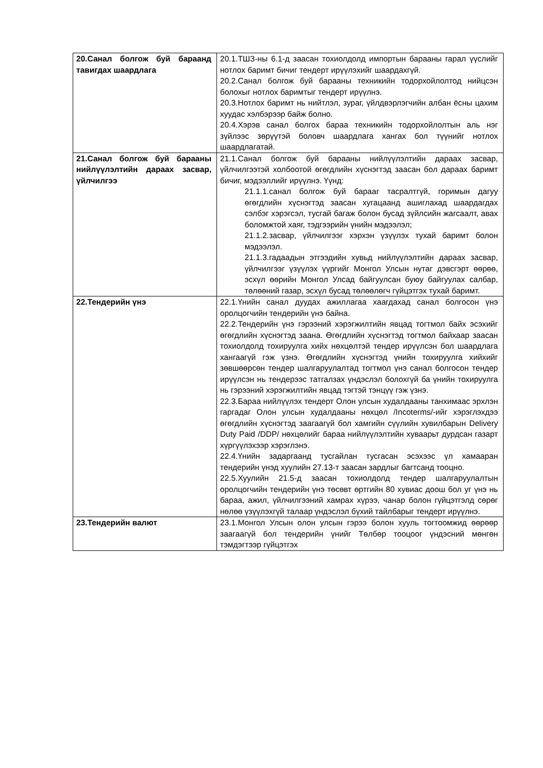| 20.Санал болгож буй бараанд тавигдах шаардлага | 20.1.ТШЗ-ны 6.1-д заасан тохиолдолд импортын барааны гарал үүслийг нотлох баримт бичиг тендерт ирүүлэхийг шаардахгүй. 20.2.Санал болгож буй барааны техникийн тодорхойлолтод нийцсэн болохыг нотлох баримтыг тендерт ирүүлнэ. 20.3.Нотлох баримт нь нийтлэл, зураг, үйлдвэрлэгчийн албан ёсны цахим хуудас хэлбэрээр байж болно. 20.4.Хэрэв санал болгох бараа техникийн тодорхойлолтын аль нэг зүйлээс зөрүүтэй боловч шаардлага хангах бол түүнийг нотлох шаардлагатай. |
| 21.Санал болгож буй барааны нийлүүлэлтийн дараах засвар, үйлчилгээ | 21.1.Санал болгож буй барааны нийлүүлэлтийн дараах засвар, үйлчилгээтэй холбоотой өгөгдлийн хүснэгтэд заасан бол дараах баримт бичиг, мэдээллийг ирүүлнэ. Үүнд: 21.1.1.санал болгож буй барааг тасралтгүй, горимын дагуу өгөгдлийн хүснэгтэд заасан хугацаанд ашиглахад шаардагдах сэлбэг хэрэгсэл, тусгай багаж болон бусад зүйлсийн жагсаалт, авах боломжтой хаяг, тэдгээрийн үнийн мэдээлэл; 21.1.2.засвар, үйлчилгээг хэрхэн үзүүлэх тухай баримт болон мэдээлэл. 21.1.3.гадаадын этгээдийн хувьд нийлүүлэлтийн дараах засвар, үйлчилгээг үзүүлэх үүргийг Монгол Улсын нутаг дэвсгэрт өөрөө, эсхүл өөрийн Монгол Улсад байгуулсан буюу байгуулах салбар, төлөөний газар, эсхүл бусад төлөөлөгч гүйцэтгэх тухай баримт. |
| 22.Тендерийн үнэ | 22.1.Үнийн санал дуудах ажиллагаа хаагдахад санал болгосон үнэ оролцогчийн тендерийн үнэ байна. 22.2.Тендерийн үнэ гэрээний хэрэгжилтийн явцад тогтмол байх эсэхийг өгөгдлийн хүснэгтэд заана. Өгөгдлийн хүснэгтэд тогтмол байхаар заасан тохиолдолд тохируулга хийх нөхцөлтэй тендер ирүүлсэн бол шаардлага хангаагүй гэж үзнэ. Өгөгдлийн хүснэгтэд үнийн тохируулга хийхийг зөвшөөрсөн тендер шалгаруулалтад тогтмол үнэ санал болгосон тендер ирүүлсэн нь тендерээс татгалзах үндэслэл болохгүй ба үнийн тохируулга нь гэрээний хэрэгжилтийн явцад тэгтэй тэнцүү гэж үзнэ. 22.3.Бараа нийлүүлэх тендерт Олон улсын худалдааны танхимаас эрхлэн гаргадаг Олон улсын худалдааны нөхцөл /Incoterms/-ийг хэрэглэхдээ өгөгдлийн хүснэгтэд заагаагүй бол хамгийн сүүлийн хувилбарын Delivery Duty Paid /DDP/ нөхцөлийг бараа нийлүүлэлтийн хуваарьт дурдсан газарт хүргүүлэхээр хэрэглэнэ. 22.4.Үнийн задаргаанд тусгайлан тусгасан эсэхээс үл хамааран тендерийн үнэд хуулийн 27.13-т заасан зардлыг багтсанд тооцно. 22.5.Хуулийн 21.5-д заасан тохиолдолд тендер шалгаруулалтын оролцогчийн тендерийн үнэ төсөвт өртгийн 80 хувиас доош бол уг үнэ нь бараа, ажил, үйлчилгээний хамрах хүрээ, чанар болон гүйцэтгэлд сөрөг нөлөө үзүүлэхгүй талаар үндэслэл бүхий тайлбарыг тендерт ирүүлнэ. |
| 23.Тендерийн валют | 23.1.Монгол Улсын олон улсын гэрээ болон хууль тогтоомжид өөрөөр заагаагүй бол тендерийн үнийг Төлбөр тооцоог үндэсний мөнгөн тэмдэгтээр гүйцэтгэх |